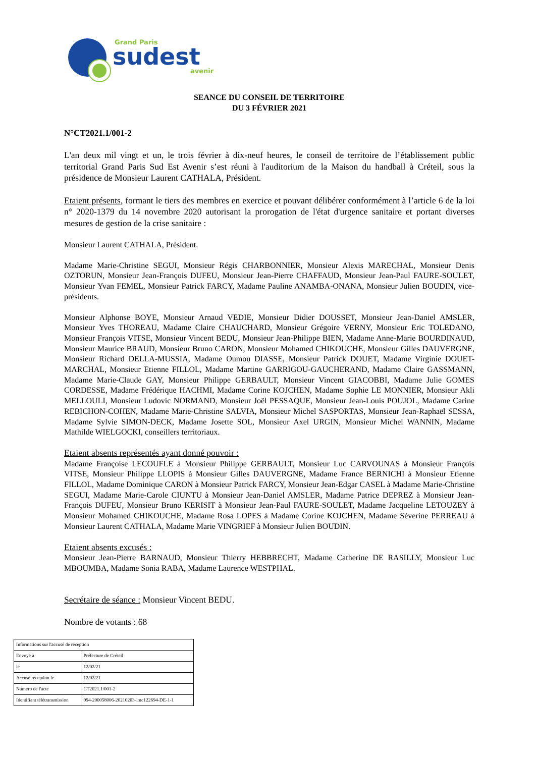Grand Paris
sudest
avenir
SEANCE DU CONSEIL DE TERRITOIRE
DU 3 FÉVRIER 2021
N°CT2021.1/001-2
L'an deux mil vingt et un, le trois février à dix-neuf heures, le conseil de territoire de l’établissement public territorial Grand Paris Sud Est Avenir s’est réuni à l'auditorium de la Maison du handball à Créteil, sous la présidence de Monsieur Laurent CATHALA, Président.
Etaient présents, formant le tiers des membres en exercice et pouvant délibérer conformément à l’article 6 de la loi n° 2020-1379 du 14 novembre 2020 autorisant la prorogation de l'état d'urgence sanitaire et portant diverses mesures de gestion de la crise sanitaire :
Monsieur Laurent CATHALA, Président.
Madame Marie-Christine SEGUI, Monsieur Régis CHARBONNIER, Monsieur Alexis MARECHAL, Monsieur Denis OZTORUN, Monsieur Jean-François DUFEU, Monsieur Jean-Pierre CHAFFAUD, Monsieur Jean-Paul FAURE-SOULET, Monsieur Yvan FEMEL, Monsieur Patrick FARCY, Madame Pauline ANAMBA-ONANA, Monsieur Julien BOUDIN, vice-présidents.
Monsieur Alphonse BOYE, Monsieur Arnaud VEDIE, Monsieur Didier DOUSSET, Monsieur Jean-Daniel AMSLER, Monsieur Yves THOREAU, Madame Claire CHAUCHARD, Monsieur Grégoire VERNY, Monsieur Eric TOLEDANO, Monsieur François VITSE, Monsieur Vincent BEDU, Monsieur Jean-Philippe BIEN, Madame Anne-Marie BOURDINAUD, Monsieur Maurice BRAUD, Monsieur Bruno CARON, Monsieur Mohamed CHIKOUCHE, Monsieur Gilles DAUVERGNE, Monsieur Richard DELLA-MUSSIA, Madame Oumou DIASSE, Monsieur Patrick DOUET, Madame Virginie DOUET-MARCHAL, Monsieur Etienne FILLOL, Madame Martine GARRIGOU-GAUCHERAND, Madame Claire GASSMANN, Madame Marie-Claude GAY, Monsieur Philippe GERBAULT, Monsieur Vincent GIACOBBI, Madame Julie GOMES CORDESSE, Madame Frédérique HACHMI, Madame Corine KOJCHEN, Madame Sophie LE MONNIER, Monsieur Akli MELLOULI, Monsieur Ludovic NORMAND, Monsieur Joël PESSAQUE, Monsieur Jean-Louis POUJOL, Madame Carine REBICHON-COHEN, Madame Marie-Christine SALVIA, Monsieur Michel SASPORTAS, Monsieur Jean-Raphaël SESSA, Madame Sylvie SIMON-DECK, Madame Josette SOL, Monsieur Axel URGIN, Monsieur Michel WANNIN, Madame Mathilde WIELGOCKI, conseillers territoriaux.
Etaient absents représentés ayant donné pouvoir :
Madame Françoise LECOUFLE à Monsieur Philippe GERBAULT, Monsieur Luc CARVOUNAS à Monsieur François VITSE, Monsieur Philippe LLOPIS à Monsieur Gilles DAUVERGNE, Madame France BERNICHI à Monsieur Etienne FILLOL, Madame Dominique CARON à Monsieur Patrick FARCY, Monsieur Jean-Edgar CASEL à Madame Marie-Christine SEGUI, Madame Marie-Carole CIUNTU à Monsieur Jean-Daniel AMSLER, Madame Patrice DEPREZ à Monsieur Jean-François DUFEU, Monsieur Bruno KERISIT à Monsieur Jean-Paul FAURE-SOULET, Madame Jacqueline LETOUZEY à Monsieur Mohamed CHIKOUCHE, Madame Rosa LOPES à Madame Corine KOJCHEN, Madame Séverine PERREAU à Monsieur Laurent CATHALA, Madame Marie VINGRIEF à Monsieur Julien BOUDIN.
Etaient absents excusés :
Monsieur Jean-Pierre BARNAUD, Monsieur Thierry HEBBRECHT, Madame Catherine DE RASILLY, Monsieur Luc MBOUMBA, Madame Sonia RABA, Madame Laurence WESTPHAL.
Secrétaire de séance : Monsieur Vincent BEDU.
Nombre de votants : 68
| Informations sur l'accusé de réception | |
| Envoyé à | Préfecture de Créteil |
| le | 12/02/21 |
| Accusé réception le | 12/02/21 |
| Numéro de l'acte | CT2021.1/001-2 |
| Identifiant télétransmission | 094-200058006-20210203-lmc122694-DE-1-1 |